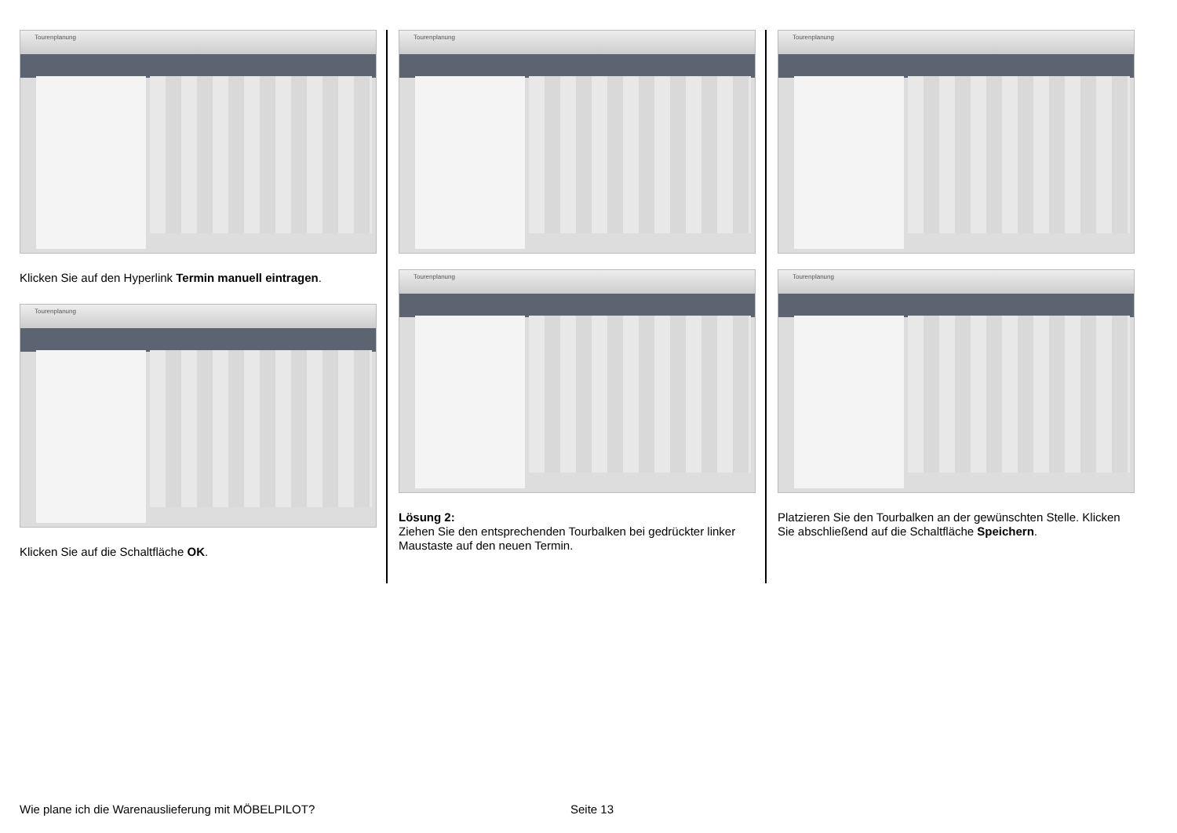Tourenplanung
Klicken Sie auf den Hyperlink Termin manuell eintragen.
Tourenplanung
Klicken Sie auf die Schaltfläche OK.
Tourenplanung
Tourenplanung
Lösung 2:
Ziehen Sie den entsprechenden Tourbalken bei gedrückter linker Maustaste auf den neuen Termin.
Tourenplanung
Tourenplanung
Platzieren Sie den Tourbalken an der gewünschten Stelle. Klicken Sie abschließend auf die Schaltfläche Speichern.
Wie plane ich die Warenauslieferung mit MÖBELPILOT? Seite 13